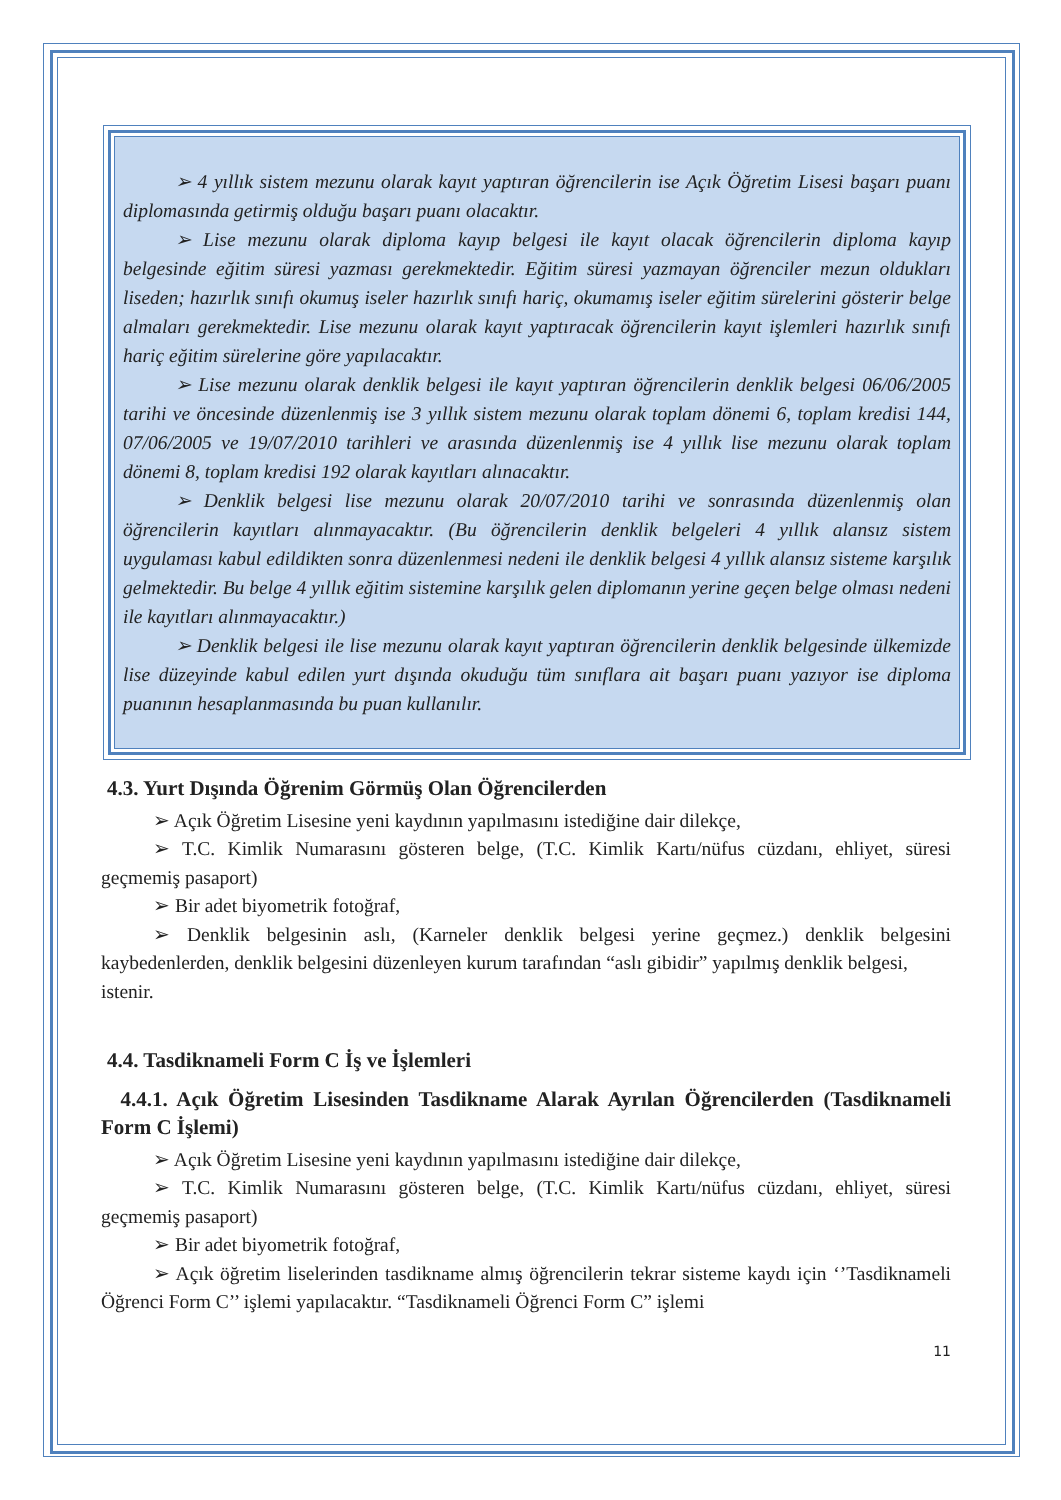➢ 4 yıllık sistem mezunu olarak kayıt yaptıran öğrencilerin ise Açık Öğretim Lisesi başarı puanı diplomasında getirmiş olduğu başarı puanı olacaktır.
➢ Lise mezunu olarak diploma kayıp belgesi ile kayıt olacak öğrencilerin diploma kayıp belgesinde eğitim süresi yazması gerekmektedir. Eğitim süresi yazmayan öğrenciler mezun oldukları liseden; hazırlık sınıfı okumuş iseler hazırlık sınıfı hariç, okumamış iseler eğitim sürelerini gösterir belge almaları gerekmektedir. Lise mezunu olarak kayıt yaptıracak öğrencilerin kayıt işlemleri hazırlık sınıfı hariç eğitim sürelerine göre yapılacaktır.
➢ Lise mezunu olarak denklik belgesi ile kayıt yaptıran öğrencilerin denklik belgesi 06/06/2005 tarihi ve öncesinde düzenlenmiş ise 3 yıllık sistem mezunu olarak toplam dönemi 6, toplam kredisi 144, 07/06/2005 ve 19/07/2010 tarihleri ve arasında düzenlenmiş ise 4 yıllık lise mezunu olarak toplam dönemi 8, toplam kredisi 192 olarak kayıtları alınacaktır.
➢ Denklik belgesi lise mezunu olarak 20/07/2010 tarihi ve sonrasında düzenlenmiş olan öğrencilerin kayıtları alınmayacaktır. (Bu öğrencilerin denklik belgeleri 4 yıllık alansız sistem uygulaması kabul edildikten sonra düzenlenmesi nedeni ile denklik belgesi 4 yıllık alansız sisteme karşılık gelmektedir. Bu belge 4 yıllık eğitim sistemine karşılık gelen diplomanın yerine geçen belge olması nedeni ile kayıtları alınmayacaktır.)
➢ Denklik belgesi ile lise mezunu olarak kayıt yaptıran öğrencilerin denklik belgesinde ülkemizde lise düzeyinde kabul edilen yurt dışında okuduğu tüm sınıflara ait başarı puanı yazıyor ise diploma puanının hesaplanmasında bu puan kullanılır.
4.3. Yurt Dışında Öğrenim Görmüş Olan Öğrencilerden
➢ Açık Öğretim Lisesine yeni kaydının yapılmasını istediğine dair dilekçe,
➢ T.C. Kimlik Numarasını gösteren belge, (T.C. Kimlik Kartı/nüfus cüzdanı, ehliyet, süresi geçmemiş pasaport)
➢ Bir adet biyometrik fotoğraf,
➢ Denklik belgesinin aslı, (Karneler denklik belgesi yerine geçmez.) denklik belgesini kaybedenlerden, denklik belgesini düzenleyen kurum tarafından “aslı gibidir” yapılmış denklik belgesi,
istenir.
4.4. Tasdiknameli Form C İş ve İşlemleri
4.4.1. Açık Öğretim Lisesinden Tasdikname Alarak Ayrılan Öğrencilerden (Tasdiknameli Form C İşlemi)
➢ Açık Öğretim Lisesine yeni kaydının yapılmasını istediğine dair dilekçe,
➢ T.C. Kimlik Numarasını gösteren belge, (T.C. Kimlik Kartı/nüfus cüzdanı, ehliyet, süresi geçmemiş pasaport)
➢ Bir adet biyometrik fotoğraf,
➢ Açık öğretim liselerinden tasdikname almış öğrencilerin tekrar sisteme kaydı için ‘’Tasdiknameli Öğrenci Form C’’ işlemi yapılacaktır. “Tasdiknameli Öğrenci Form C” işlemi
11